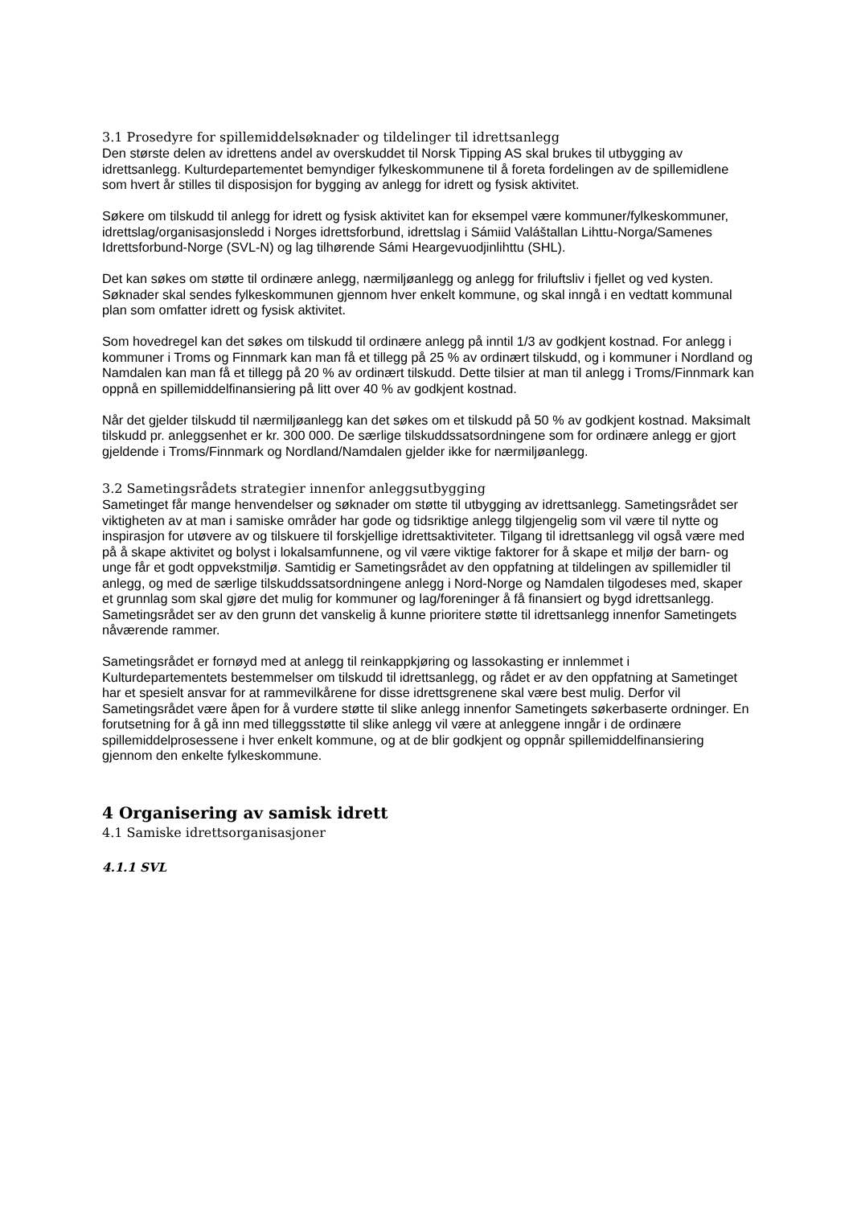3.1 Prosedyre for spillemiddelsøknader og tildelinger til idrettsanlegg
Den største delen av idrettens andel av overskuddet til Norsk Tipping AS skal brukes til utbygging av idrettsanlegg. Kulturdepartementet bemyndiger fylkeskommunene til å foreta fordelingen av de spillemidlene som hvert år stilles til disposisjon for bygging av anlegg for idrett og fysisk aktivitet.
Søkere om tilskudd til anlegg for idrett og fysisk aktivitet kan for eksempel være kommuner/fylkeskommuner, idrettslag/organisasjonsledd i Norges idrettsforbund, idrettslag i Sámiid Valáštallan Lihttu-Norga/Samenes Idrettsforbund-Norge (SVL-N) og lag tilhørende Sámi Heargevuodjinlihttu (SHL).
Det kan søkes om støtte til ordinære anlegg, nærmiljøanlegg og anlegg for friluftsliv i fjellet og ved kysten. Søknader skal sendes fylkeskommunen gjennom hver enkelt kommune, og skal inngå i en vedtatt kommunal plan som omfatter idrett og fysisk aktivitet.
Som hovedregel kan det søkes om tilskudd til ordinære anlegg på inntil 1/3 av godkjent kostnad. For anlegg i kommuner i Troms og Finnmark kan man få et tillegg på 25 % av ordinært tilskudd, og i kommuner i Nordland og Namdalen kan man få et tillegg på 20 % av ordinært tilskudd. Dette tilsier at man til anlegg i Troms/Finnmark kan oppnå en spillemiddelfinansiering på litt over 40 % av godkjent kostnad.
Når det gjelder tilskudd til nærmiljøanlegg kan det søkes om et tilskudd på 50 % av godkjent kostnad. Maksimalt tilskudd pr. anleggsenhet er kr. 300 000. De særlige tilskuddssatsordningene som for ordinære anlegg er gjort gjeldende i Troms/Finnmark og Nordland/Namdalen gjelder ikke for nærmiljøanlegg.
3.2 Sametingsrådets strategier innenfor anleggsutbygging
Sametinget får mange henvendelser og søknader om støtte til utbygging av idrettsanlegg. Sametingsrådet ser viktigheten av at man i samiske områder har gode og tidsriktige anlegg tilgjengelig som vil være til nytte og inspirasjon for utøvere av og tilskuere til forskjellige idrettsaktiviteter. Tilgang til idrettsanlegg vil også være med på å skape aktivitet og bolyst i lokalsamfunnene, og vil være viktige faktorer for å skape et miljø der barn- og unge får et godt oppvekstmiljø. Samtidig er Sametingsrådet av den oppfatning at tildelingen av spillemidler til anlegg, og med de særlige tilskuddssatsordningene anlegg i Nord-Norge og Namdalen tilgodeses med, skaper et grunnlag som skal gjøre det mulig for kommuner og lag/foreninger å få finansiert og bygd idrettsanlegg. Sametingsrådet ser av den grunn det vanskelig å kunne prioritere støtte til idrettsanlegg innenfor Sametingets nåværende rammer.
Sametingsrådet er fornøyd med at anlegg til reinkappkjøring og lassokasting er innlemmet i Kulturdepartementets bestemmelser om tilskudd til idrettsanlegg, og rådet er av den oppfatning at Sametinget har et spesielt ansvar for at rammevilkårene for disse idrettsgrenene skal være best mulig. Derfor vil Sametingsrådet være åpen for å vurdere støtte til slike anlegg innenfor Sametingets søkerbaserte ordninger. En forutsetning for å gå inn med tilleggsstøtte til slike anlegg vil være at anleggene inngår i de ordinære spillemiddelprosessene i hver enkelt kommune, og at de blir godkjent og oppnår spillemiddelfinansiering gjennom den enkelte fylkeskommune.
4 Organisering av samisk idrett
4.1 Samiske idrettsorganisasjoner
4.1.1 SVL